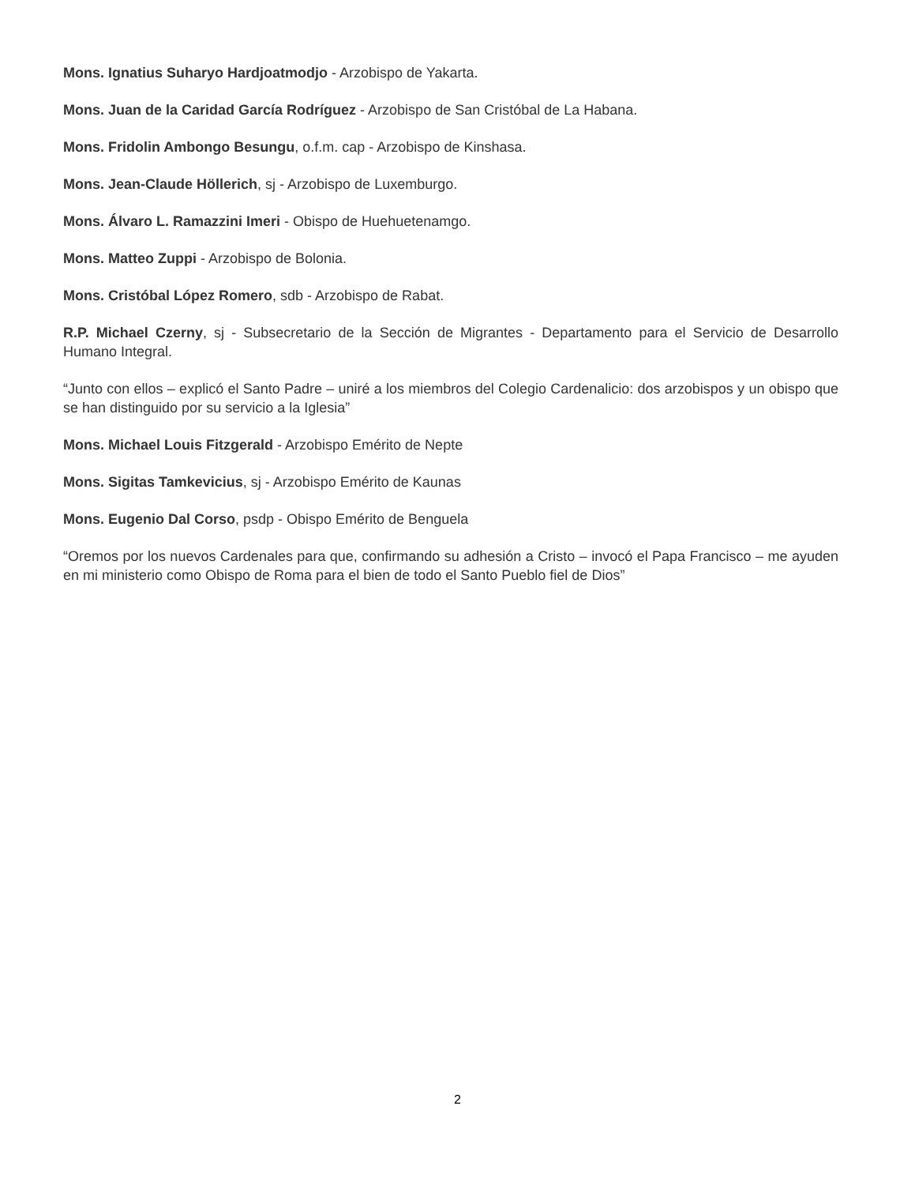Mons. Ignatius Suharyo Hardjoatmodjo - Arzobispo de Yakarta.
Mons. Juan de la Caridad García Rodríguez - Arzobispo de San Cristóbal de La Habana.
Mons. Fridolin Ambongo Besungu, o.f.m. cap - Arzobispo de Kinshasa.
Mons. Jean-Claude Höllerich, sj - Arzobispo de Luxemburgo.
Mons. Álvaro L. Ramazzini Imeri - Obispo de Huehuetenamgo.
Mons. Matteo Zuppi - Arzobispo de Bolonia.
Mons. Cristóbal López Romero, sdb - Arzobispo de Rabat.
R.P. Michael Czerny, sj - Subsecretario de la Sección de Migrantes - Departamento para el Servicio de Desarrollo Humano Integral.
“Junto con ellos – explicó el Santo Padre – uniré a los miembros del Colegio Cardenalicio: dos arzobispos y un obispo que se han distinguido por su servicio a la Iglesia”
Mons. Michael Louis Fitzgerald - Arzobispo Emérito de Nepte
Mons. Sigitas Tamkevicius, sj - Arzobispo Emérito de Kaunas
Mons. Eugenio Dal Corso, psdp - Obispo Emérito de Benguela
“Oremos por los nuevos Cardenales para que, confirmando su adhesión a Cristo – invocó el Papa Francisco – me ayuden en mi ministerio como Obispo de Roma para el bien de todo el Santo Pueblo fiel de Dios”
2